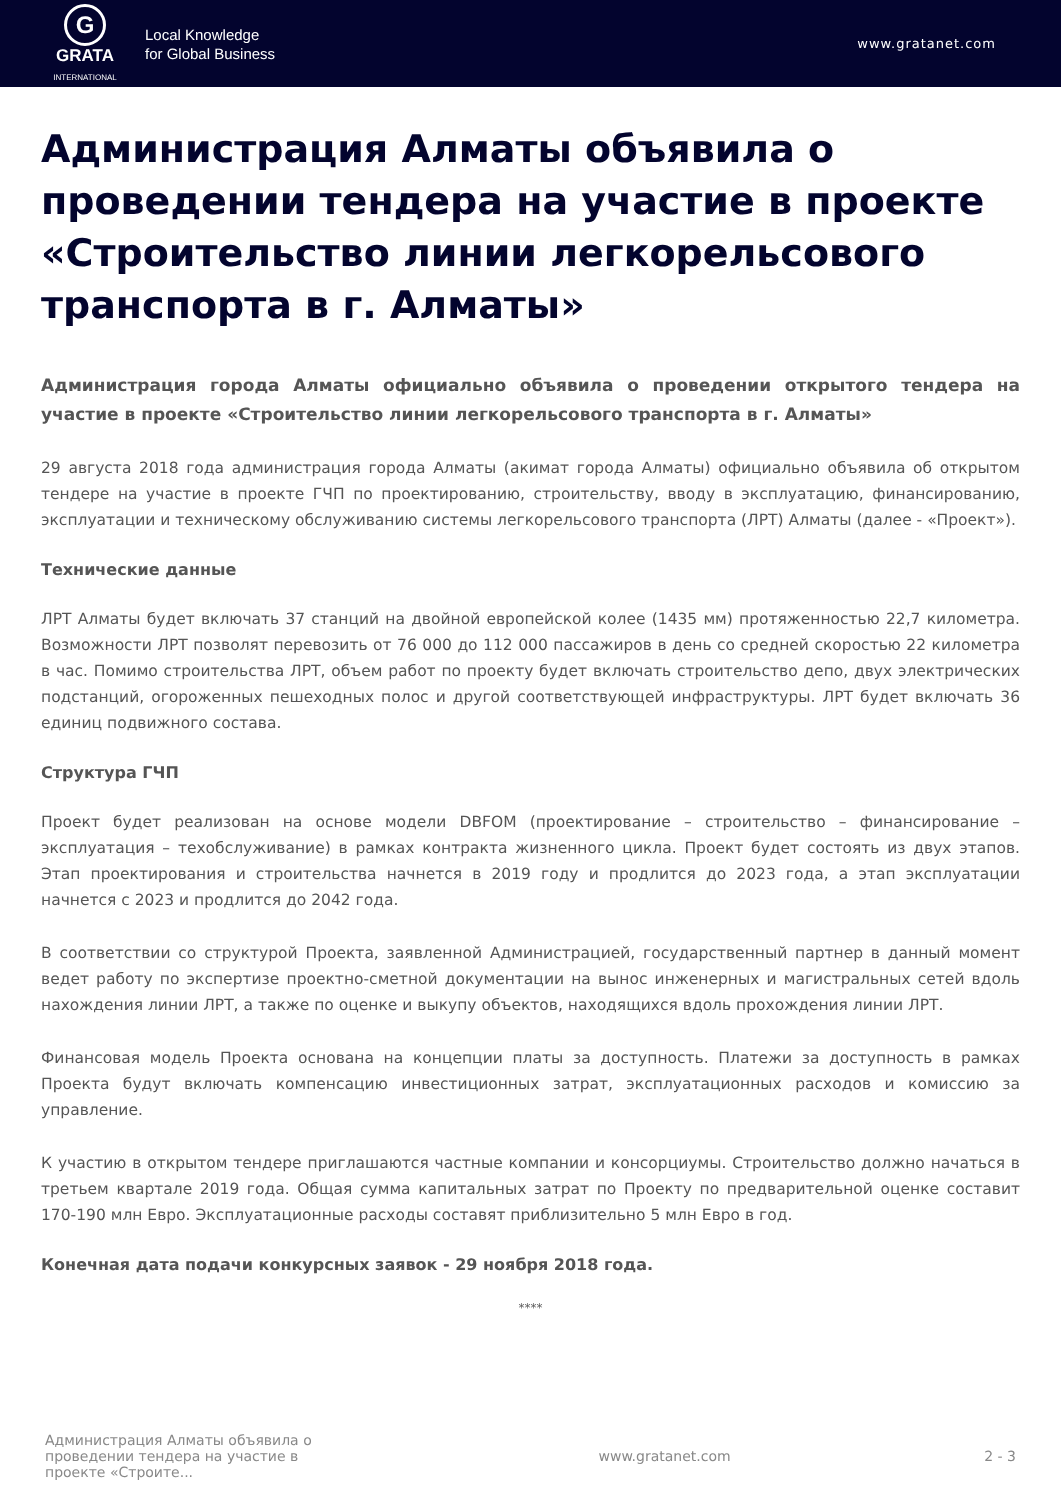G
GRATA
INTERNATIONAL
Local Knowledge
for Global Business
www.gratanet.com
Администрация Алматы объявила о проведении тендера на участие в проекте «Строительство линии легкорельсового транспорта в г. Алматы»
Администрация города Алматы официально объявила о проведении открытого тендера на участие в проекте «Строительство линии легкорельсового транспорта в г. Алматы»
29 августа 2018 года администрация города Алматы (акимат города Алматы) официально объявила об открытом тендере на участие в проекте ГЧП по проектированию, строительству, вводу в эксплуатацию, финансированию, эксплуатации и техническому обслуживанию системы легкорельсового транспорта (ЛРТ) Алматы (далее - «Проект»).
Технические данные
ЛРТ Алматы будет включать 37 станций на двойной европейской колее (1435 мм) протяженностью 22,7 километра. Возможности ЛРТ позволят перевозить от 76 000 до 112 000 пассажиров в день со средней скоростью 22 километра в час. Помимо строительства ЛРТ, объем работ по проекту будет включать строительство депо, двух электрических подстанций, огороженных пешеходных полос и другой соответствующей инфраструктуры. ЛРТ будет включать 36 единиц подвижного состава.
Структура ГЧП
Проект будет реализован на основе модели DBFOM (проектирование – строительство – финансирование – эксплуатация – техобслуживание) в рамках контракта жизненного цикла. Проект будет состоять из двух этапов. Этап проектирования и строительства начнется в 2019 году и продлится до 2023 года, а этап эксплуатации начнется с 2023 и продлится до 2042 года.
В соответствии со структурой Проекта, заявленной Администрацией, государственный партнер в данный момент ведет работу по экспертизе проектно-сметной документации на вынос инженерных и магистральных сетей вдоль нахождения линии ЛРТ, а также по оценке и выкупу объектов, находящихся вдоль прохождения линии ЛРТ.
Финансовая модель Проекта основана на концепции платы за доступность. Платежи за доступность в рамках Проекта будут включать компенсацию инвестиционных затрат, эксплуатационных расходов и комиссию за управление.
К участию в открытом тендере приглашаются частные компании и консорциумы. Строительство должно начаться в третьем квартале 2019 года. Общая сумма капитальных затрат по Проекту по предварительной оценке составит 170-190 млн Евро. Эксплуатационные расходы составят приблизительно 5 млн Евро в год.
Конечная дата подачи конкурсных заявок - 29 ноября 2018 года.
****
Администрация Алматы объявила о проведении тендера на участие в проекте «Строите...
www.gratanet.com 2 - 3